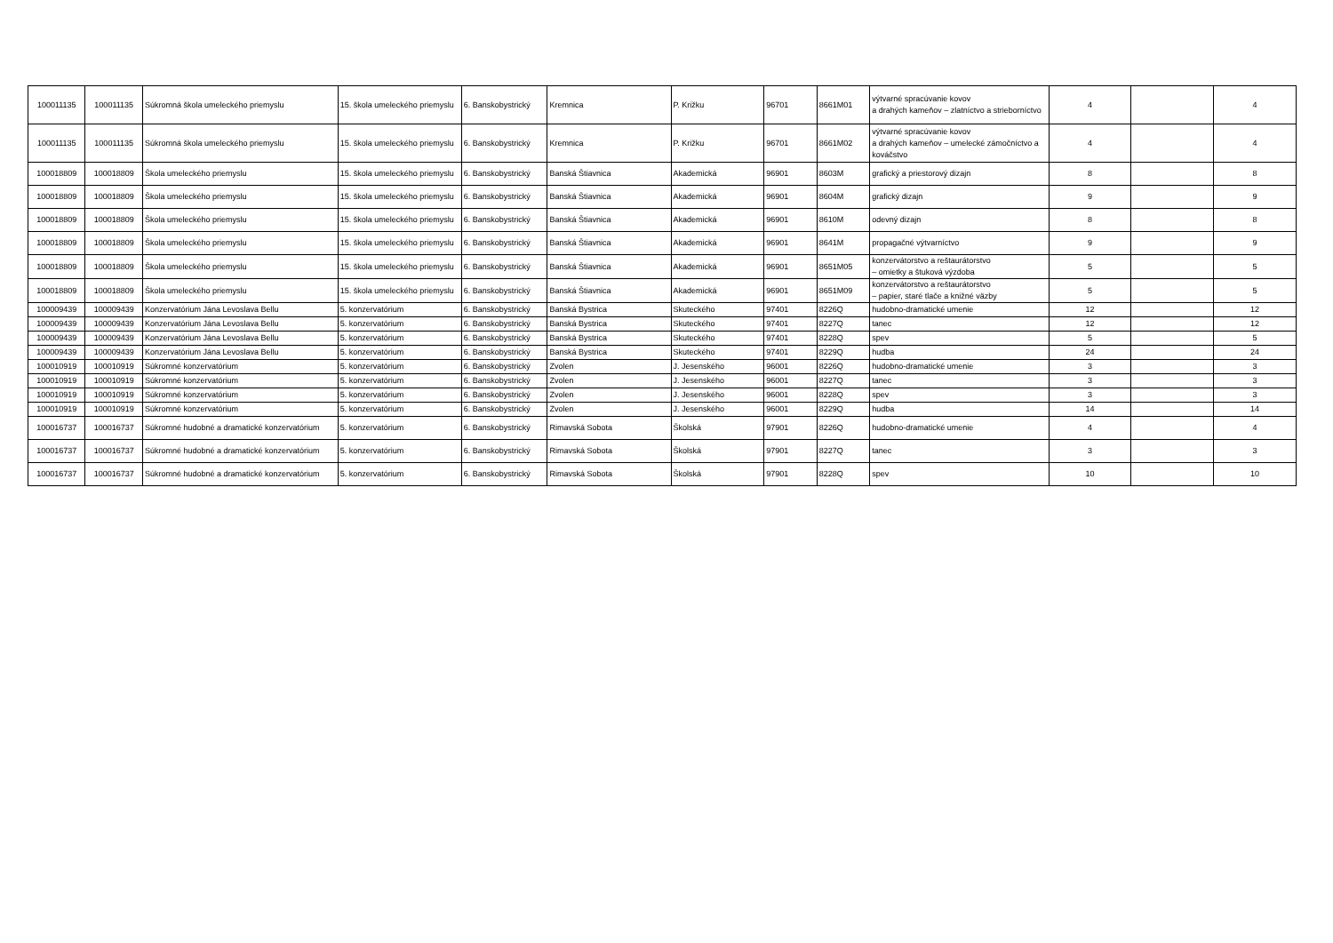| 100011135 | 100011135 | Súkromná škola umeleckého priemyslu | 15. škola umeleckého priemyslu | 6. Banskobystrický | Kremnica | P. Križku | 96701 | 8661M01 | výtvarné spracúvanie kovov a drahých kameňov – zlatníctvo a strieborníctvo | 4 | | 4 |
| 100011135 | 100011135 | Súkromná škola umeleckého priemyslu | 15. škola umeleckého priemyslu | 6. Banskobystrický | Kremnica | P. Križku | 96701 | 8661M02 | výtvarné spracúvanie kovov a drahých kameňov – umelecké zámočníctvo a kováčstvo | 4 | | 4 |
| 100018809 | 100018809 | Škola umeleckého priemyslu | 15. škola umeleckého priemyslu | 6. Banskobystrický | Banská Štiavnica | Akademická | 96901 | 8603M | grafický a priestorový dizajn | 8 | | 8 |
| 100018809 | 100018809 | Škola umeleckého priemyslu | 15. škola umeleckého priemyslu | 6. Banskobystrický | Banská Štiavnica | Akademická | 96901 | 8604M | grafický dizajn | 9 | | 9 |
| 100018809 | 100018809 | Škola umeleckého priemyslu | 15. škola umeleckého priemyslu | 6. Banskobystrický | Banská Štiavnica | Akademická | 96901 | 8610M | odevný dizajn | 8 | | 8 |
| 100018809 | 100018809 | Škola umeleckého priemyslu | 15. škola umeleckého priemyslu | 6. Banskobystrický | Banská Štiavnica | Akademická | 96901 | 8641M | propagačné výtvarníctvo | 9 | | 9 |
| 100018809 | 100018809 | Škola umeleckého priemyslu | 15. škola umeleckého priemyslu | 6. Banskobystrický | Banská Štiavnica | Akademická | 96901 | 8651M05 | konzervátorstvo a reštaurátorstvo – omietky a štuková výzdoba | 5 | | 5 |
| 100018809 | 100018809 | Škola umeleckého priemyslu | 15. škola umeleckého priemyslu | 6. Banskobystrický | Banská Štiavnica | Akademická | 96901 | 8651M09 | konzervátorstvo a reštaurátorstvo – papier, staré tlače a knižné väzby | 5 | | 5 |
| 100009439 | 100009439 | Konzervatórium Jána Levoslava Bellu | 5. konzervatórium | 6. Banskobystrický | Banská Bystrica | Skuteckého | 97401 | 8226Q | hudobno-dramatické umenie | 12 | | 12 |
| 100009439 | 100009439 | Konzervatórium Jána Levoslava Bellu | 5. konzervatórium | 6. Banskobystrický | Banská Bystrica | Skuteckého | 97401 | 8227Q | tanec | 12 | | 12 |
| 100009439 | 100009439 | Konzervatórium Jána Levoslava Bellu | 5. konzervatórium | 6. Banskobystrický | Banská Bystrica | Skuteckého | 97401 | 8228Q | spev | 5 | | 5 |
| 100009439 | 100009439 | Konzervatórium Jána Levoslava Bellu | 5. konzervatórium | 6. Banskobystrický | Banská Bystrica | Skuteckého | 97401 | 8229Q | hudba | 24 | | 24 |
| 100010919 | 100010919 | Súkromné konzervatórium | 5. konzervatórium | 6. Banskobystrický | Zvolen | J. Jesenského | 96001 | 8226Q | hudobno-dramatické umenie | 3 | | 3 |
| 100010919 | 100010919 | Súkromné konzervatórium | 5. konzervatórium | 6. Banskobystrický | Zvolen | J. Jesenského | 96001 | 8227Q | tanec | 3 | | 3 |
| 100010919 | 100010919 | Súkromné konzervatórium | 5. konzervatórium | 6. Banskobystrický | Zvolen | J. Jesenského | 96001 | 8228Q | spev | 3 | | 3 |
| 100010919 | 100010919 | Súkromné konzervatórium | 5. konzervatórium | 6. Banskobystrický | Zvolen | J. Jesenského | 96001 | 8229Q | hudba | 14 | | 14 |
| 100016737 | 100016737 | Súkromné hudobné a dramatické konzervatórium | 5. konzervatórium | 6. Banskobystrický | Rimavská Sobota | Školská | 97901 | 8226Q | hudobno-dramatické umenie | 4 | | 4 |
| 100016737 | 100016737 | Súkromné hudobné a dramatické konzervatórium | 5. konzervatórium | 6. Banskobystrický | Rimavská Sobota | Školská | 97901 | 8227Q | tanec | 3 | | 3 |
| 100016737 | 100016737 | Súkromné hudobné a dramatické konzervatórium | 5. konzervatórium | 6. Banskobystrický | Rimavská Sobota | Školská | 97901 | 8228Q | spev | 10 | | 10 |